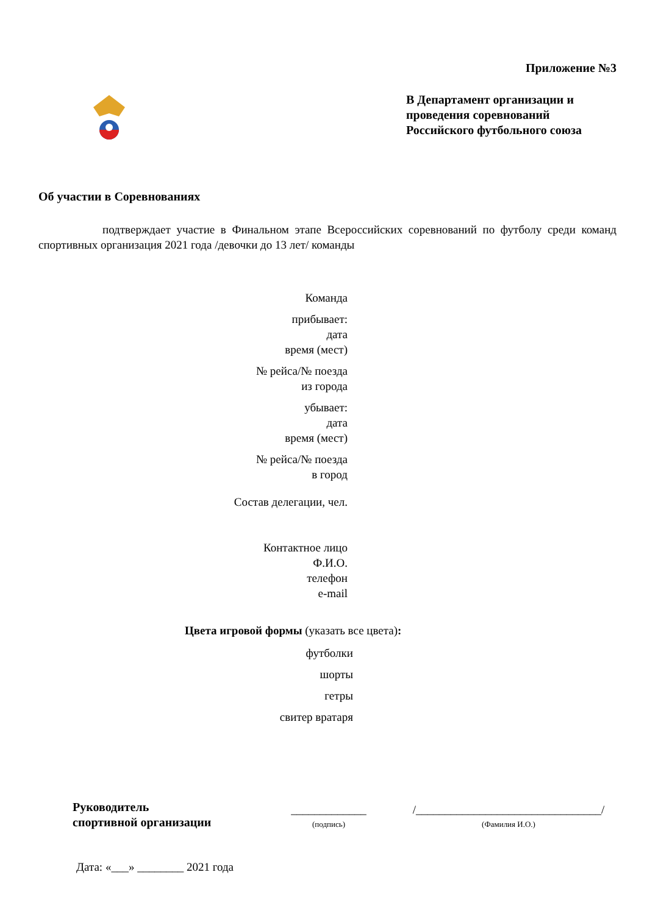Приложение №3
В Департамент организации и проведения соревнований Российского футбольного союза
Об участии в Соревнованиях
подтверждает участие в Финальном этапе Всероссийских соревнований по футболу среди команд спортивных организация 2021 года /девочки до 13 лет/ команды
Команда
прибывает:
дата
время (мест)
№ рейса/№ поезда
из города
убывает:
дата
время (мест)
№ рейса/№ поезда
в город
Состав делегации, чел.
Контактное лицо
Ф.И.О.
телефон
e-mail
Цвета игровой формы (указать все цвета):
футболки
шорты
гетры
свитер вратаря
Руководитель
спортивной организации
_____________
(подпись)
/________________________________/
(Фамилия И.О.)
Дата: «___» ________ 2021 года